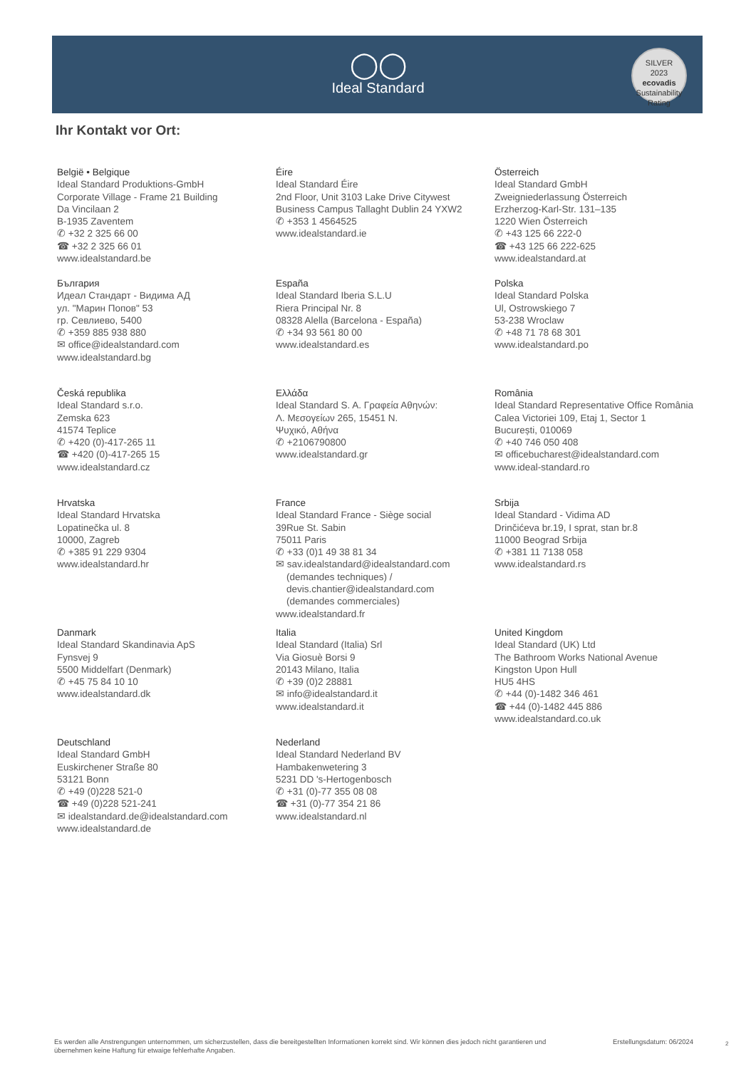◯◯
Ideal Standard
SILVER
2023
ecovadis
Sustainability Rating
Ihr Kontakt vor Ort:
België • Belgique
Ideal Standard Produktions-GmbH
Corporate Village - Frame 21 Building
Da Vincilaan 2
B-1935 Zaventem
✆ +32 2 325 66 00
☎ +32 2 325 66 01
www.idealstandard.be
Éire
Ideal Standard Éire
2nd Floor, Unit 3103 Lake Drive Citywest
Business Campus Tallaght Dublin 24 YXW2
✆ +353 1 4564525
www.idealstandard.ie
Österreich
Ideal Standard GmbH
Zweigniederlassung Österreich
Erzherzog-Karl-Str. 131–135
1220 Wien Österreich
✆ +43 125 66 222-0
☎ +43 125 66 222-625
www.idealstandard.at
България
Идеал Стандарт - Видима АД
ул. "Марин Попов" 53
гр. Севлиево, 5400
✆ +359 885 938 880
✉ office@idealstandard.com
www.idealstandard.bg
España
Ideal Standard Iberia S.L.U
Riera Principal Nr. 8
08328 Alella (Barcelona - España)
✆ +34 93 561 80 00
www.idealstandard.es
Polska
Ideal Standard Polska
Ul, Ostrowskiego 7
53-238 Wroclaw
✆ +48 71 78 68 301
www.idealstandard.po
Česká republika
Ideal Standard s.r.o.
Zemska 623
41574 Teplice
✆ +420 (0)-417-265 11
☎ +420 (0)-417-265 15
www.idealstandard.cz
Ελλάδα
Ideal Standard S. A. Γραφεία Αθηνών:
Λ. Μεσογείων 265, 15451 N.
Ψυχικό, Αθήνα
✆ +2106790800
www.idealstandard.gr
România
Ideal Standard Representative Office România
Calea Victoriei 109, Etaj 1, Sector 1
București, 010069
✆ +40 746 050 408
✉ officebucharest@idealstandard.com
www.ideal-standard.ro
Hrvatska
Ideal Standard Hrvatska
Lopatinečka ul. 8
10000, Zagreb
✆ +385 91 229 9304
www.idealstandard.hr
France
Ideal Standard France - Siège social
39Rue St. Sabin
75011 Paris
✆ +33 (0)1 49 38 81 34
✉ sav.idealstandard@idealstandard.com
(demandes techniques) /
devis.chantier@idealstandard.com
(demandes commerciales)
www.idealstandard.fr
Srbija
Ideal Standard - Vidima AD
Drinčićeva br.19, I sprat, stan br.8
11000 Beograd Srbija
✆ +381 11 7138 058
www.idealstandard.rs
Danmark
Ideal Standard Skandinavia ApS
Fynsvej 9
5500 Middelfart (Denmark)
✆ +45 75 84 10 10
www.idealstandard.dk
Italia
Ideal Standard (Italia) Srl
Via Giosuè Borsi 9
20143 Milano, Italia
✆ +39 (0)2 28881
✉ info@idealstandard.it
www.idealstandard.it
United Kingdom
Ideal Standard (UK) Ltd
The Bathroom Works National Avenue
Kingston Upon Hull
HU5 4HS
✆ +44 (0)-1482 346 461
☎ +44 (0)-1482 445 886
www.idealstandard.co.uk
Deutschland
Ideal Standard GmbH
Euskirchener Straße 80
53121 Bonn
✆ +49 (0)228 521-0
☎ +49 (0)228 521-241
✉ idealstandard.de@idealstandard.com
www.idealstandard.de
Nederland
Ideal Standard Nederland BV
Hambakenwetering 3
5231 DD 's-Hertogenbosch
✆ +31 (0)-77 355 08 08
☎ +31 (0)-77 354 21 86
www.idealstandard.nl
Es werden alle Anstrengungen unternommen, um sicherzustellen, dass die bereitgestellten Informationen korrekt sind. Wir können dies jedoch nicht garantieren und übernehmen keine Haftung für etwaige fehlerhafte Angaben.
Erstellungsdatum: 06/2024 2